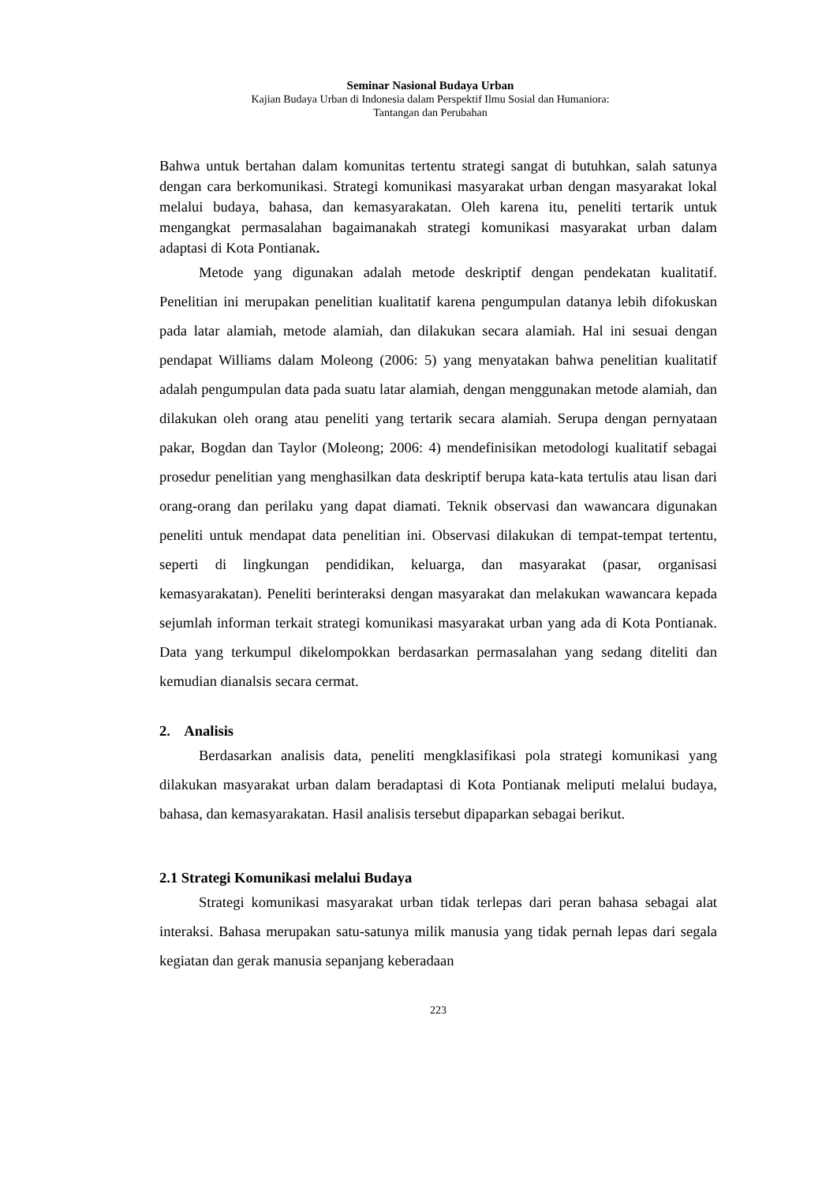Seminar Nasional Budaya Urban
Kajian Budaya Urban di Indonesia dalam Perspektif Ilmu Sosial dan Humaniora:
Tantangan dan Perubahan
Bahwa untuk bertahan dalam komunitas tertentu strategi sangat di butuhkan, salah satunya dengan cara berkomunikasi. Strategi komunikasi masyarakat urban dengan masyarakat lokal melalui budaya, bahasa, dan kemasyarakatan. Oleh karena itu, peneliti tertarik untuk mengangkat permasalahan bagaimanakah strategi komunikasi masyarakat urban dalam adaptasi di Kota Pontianak.
Metode yang digunakan adalah metode deskriptif dengan pendekatan kualitatif. Penelitian ini merupakan penelitian kualitatif karena pengumpulan datanya lebih difokuskan pada latar alamiah, metode alamiah, dan dilakukan secara alamiah. Hal ini sesuai dengan pendapat Williams dalam Moleong (2006: 5) yang menyatakan bahwa penelitian kualitatif adalah pengumpulan data pada suatu latar alamiah, dengan menggunakan metode alamiah, dan dilakukan oleh orang atau peneliti yang tertarik secara alamiah. Serupa dengan pernyataan pakar, Bogdan dan Taylor (Moleong; 2006: 4) mendefinisikan metodologi kualitatif sebagai prosedur penelitian yang menghasilkan data deskriptif berupa kata-kata tertulis atau lisan dari orang-orang dan perilaku yang dapat diamati. Teknik observasi dan wawancara digunakan peneliti untuk mendapat data penelitian ini. Observasi dilakukan di tempat-tempat tertentu, seperti di lingkungan pendidikan, keluarga, dan masyarakat (pasar, organisasi kemasyarakatan). Peneliti berinteraksi dengan masyarakat dan melakukan wawancara kepada sejumlah informan terkait strategi komunikasi masyarakat urban yang ada di Kota Pontianak. Data yang terkumpul dikelompokkan berdasarkan permasalahan yang sedang diteliti dan kemudian dianalsis secara cermat.
2. Analisis
Berdasarkan analisis data, peneliti mengklasifikasi pola strategi komunikasi yang dilakukan masyarakat urban dalam beradaptasi di Kota Pontianak meliputi melalui budaya, bahasa, dan kemasyarakatan. Hasil analisis tersebut dipaparkan sebagai berikut.
2.1 Strategi Komunikasi melalui Budaya
Strategi komunikasi masyarakat urban tidak terlepas dari peran bahasa sebagai alat interaksi. Bahasa merupakan satu-satunya milik manusia yang tidak pernah lepas dari segala kegiatan dan gerak manusia sepanjang keberadaan
223